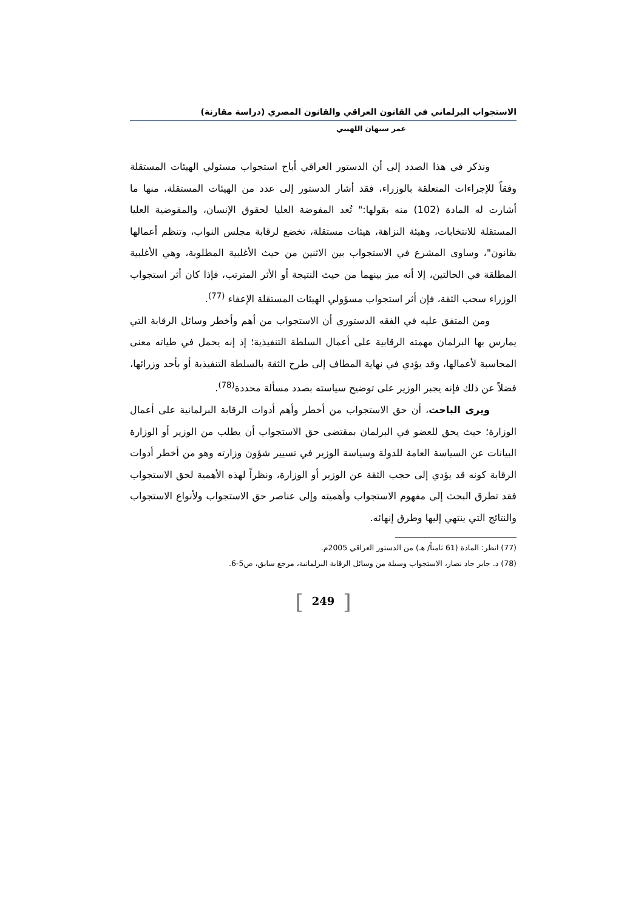الاستجواب البرلماني في القانون العراقي والقانون المصري (دراسة مقارنة)
عمر سبهان اللهيبي
ونذكر في هذا الصدد إلى أن الدستور العراقي أباح استجواب مسئولي الهيئات المستقلة وفقاً للإجراءات المتعلقة بالوزراء، فقد أشار الدستور إلى عدد من الهيئات المستقلة، منها ما أشارت له المادة (102) منه بقولها:" تُعد المفوضة العليا لحقوق الإنسان، والمفوضية العليا المستقلة للانتخابات، وهيئة النزاهة، هيئات مستقلة، تخضع لرقابة مجلس النواب، وتنظم أعمالها بقانون"، وساوى المشرع في الاستجواب بين الاثنين من حيث الأغلبية المطلوبة، وهي الأغلبية المطلقة في الحالتين، إلا أنه ميز بينهما من حيث النتيجة أو الأثر المترتب، فإذا كان أثر استجواب الوزراء سحب الثقة، فإن أثر استجواب مسؤولي الهيئات المستقلة الإعفاء <sup>(77)</sup>.
ومن المتفق عليه في الفقه الدستوري أن الاستجواب من أهم وأخطر وسائل الرقابة التي يمارس بها البرلمان مهمته الرقابية على أعمال السلطة التنفيذية؛ إذ إنه يحمل في طياته معنى المحاسبة لأعمالها، وقد يؤدي في نهاية المطاف إلى طرح الثقة بالسلطة التنفيذية أو بأحد وزرائها، فضلاً عن ذلك فإنه يجبر الوزير على توضيح سياسته بصدد مسألة محددة<sup>(78)</sup>.
ويرى الباحث، أن حق الاستجواب من أخطر وأهم أدوات الرقابة البرلمانية على أعمال الوزارة؛ حيث يحق للعضو في البرلمان بمقتضى حق الاستجواب أن يطلب من الوزير أو الوزارة البيانات عن السياسة العامة للدولة وسياسة الوزير في تسيير شؤون وزارته وهو من أخطر أدوات الرقابة كونه قد يؤدي إلى حجب الثقة عن الوزير أو الوزارة، ونظراً لهذه الأهمية لحق الاستجواب فقد تطرق البحث إلى مفهوم الاستجواب وأهميته وإلى عناصر حق الاستجواب ولأنواع الاستجواب والنتائج التي ينتهي إليها وطرق إنهائه.
(77) انظر: المادة (61 ثامناً/ هـ) من الدستور العراقي 2005م.
(78) د. جابر جاد نصار، الاستجواب وسيلة من وسائل الرقابة البرلمانية، مرجع سابق، ص5-6.
[249]